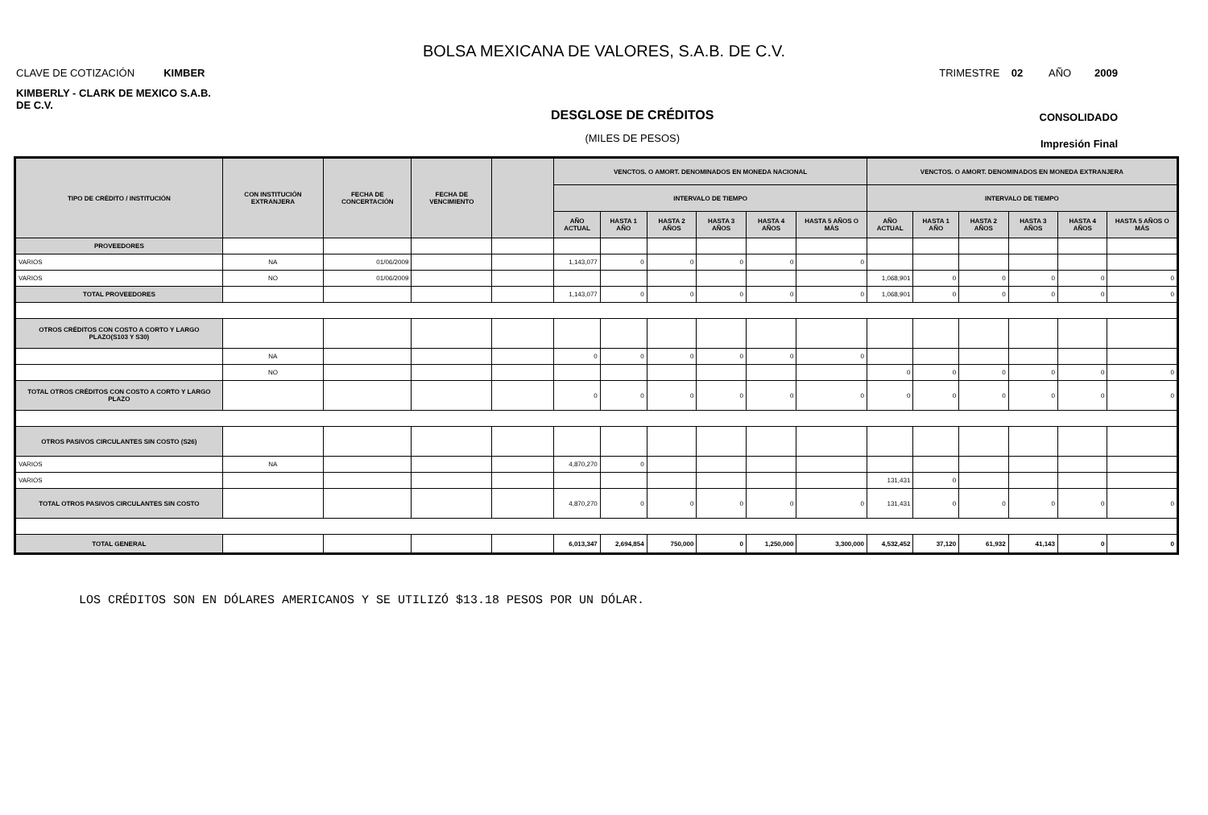BOLSA MEXICANA DE VALORES, S.A.B. DE C.V.
CLAVE DE COTIZACIÓN KIMBER TRIMESTRE 02 AÑO 2009
KIMBERLY - CLARK DE MEXICO S.A.B. DE C.V.
DESGLOSE DE CRÉDITOS
(MILES DE PESOS)
CONSOLIDADO
Impresión Final
| TIPO DE CRÉDITO / INSTITUCIÓN | CON INSTITUCIÓN EXTRANJERA | FECHA DE CONCERTACIÓN | FECHA DE VENCIMIENTO | | VENCTOS. O AMORT. DENOMINADOS EN MONEDA NACIONAL | | | | | | VENCTOS. O AMORT. DENOMINADOS EN MONEDA EXTRANJERA | | | | | |
| --- | --- | --- | --- | --- | --- | --- | --- | --- | --- | --- | --- | --- | --- | --- | --- | --- |
| | | | | | INTERVALO DE TIEMPO | | | | | | INTERVALO DE TIEMPO | | | | | |
| | | | | | AÑO ACTUAL | HASTA 1 AÑO | HASTA 2 AÑOS | HASTA 3 AÑOS | HASTA 4 AÑOS | HASTA 5 AÑOS O MÁS | AÑO ACTUAL | HASTA 1 AÑO | HASTA 2 AÑOS | HASTA 3 AÑOS | HASTA 4 AÑOS | HASTA 5 AÑOS O MÁS |
| PROVEEDORES | | | | | | | | | | | | | | | | |
| VARIOS | NA | 01/06/2009 | | | 1,143,077 | 0 | 0 | 0 | 0 | 0 | | | | | | |
| VARIOS | NO | 01/06/2009 | | | | | | | | | 1,068,901 | 0 | 0 | 0 | 0 | 0 |
| TOTAL PROVEEDORES | | | | | 1,143,077 | 0 | 0 | 0 | 0 | 0 | 1,068,901 | 0 | 0 | 0 | 0 | 0 |
| OTROS CRÉDITOS CON COSTO A CORTO Y LARGO PLAZO(S103 Y S30) | | | | | | | | | | | | | | | | |
| | NA | | | | 0 | 0 | 0 | 0 | 0 | 0 | | | | | | |
| | NO | | | | | | | | | | 0 | 0 | 0 | 0 | 0 | 0 |
| TOTAL OTROS CRÉDITOS CON COSTO A CORTO Y LARGO PLAZO | | | | | 0 | 0 | 0 | 0 | 0 | 0 | 0 | 0 | 0 | 0 | 0 | 0 |
| OTROS PASIVOS CIRCULANTES SIN COSTO (S26) | | | | | | | | | | | | | | | | |
| VARIOS | NA | | | | 4,870,270 | 0 | | | | | | | | | | |
| VARIOS | | | | | | | | | | | 131,431 | 0 | | | | |
| TOTAL OTROS PASIVOS CIRCULANTES SIN COSTO | | | | | 4,870,270 | 0 | 0 | 0 | 0 | 0 | 131,431 | 0 | 0 | 0 | 0 | 0 |
| TOTAL GENERAL | | | | | 6,013,347 | 2,694,854 | 750,000 | 0 | 1,250,000 | 3,300,000 | 4,532,452 | 37,120 | 61,932 | 41,143 | 0 | 0 |
LOS CRÉDITOS SON EN DÓLARES AMERICANOS Y SE UTILIZÓ $13.18 PESOS POR UN DÓLAR.